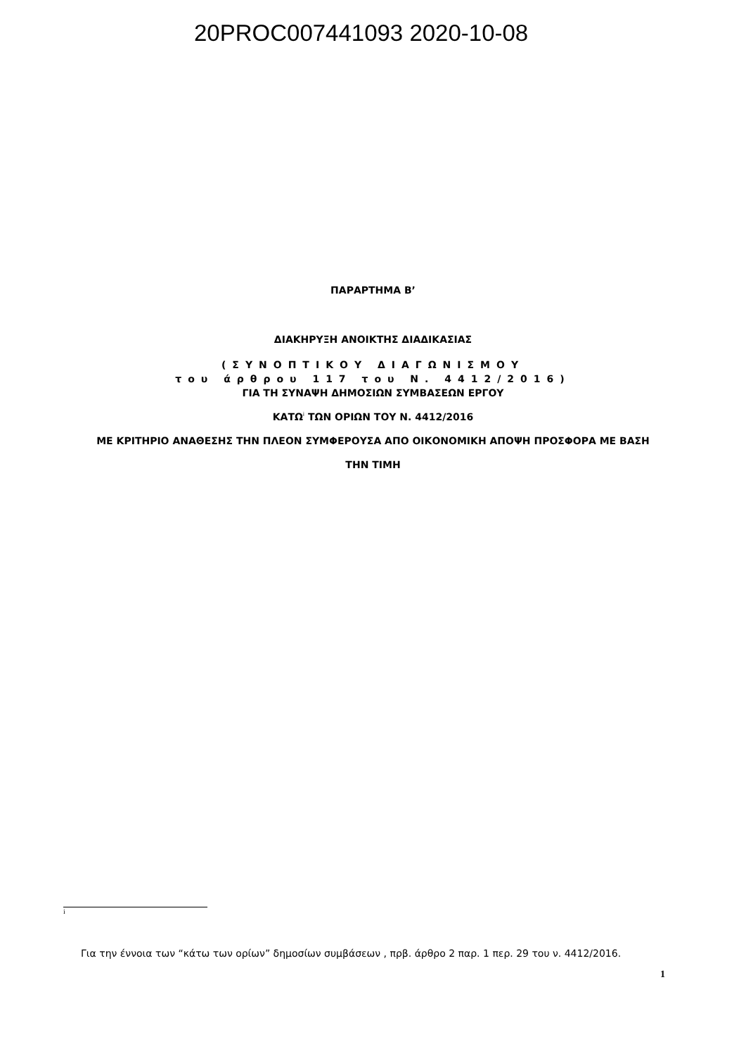20PROC007441093 2020-10-08
ΠΑΡΑΡΤΗΜΑ Β’
ΔΙΑΚΗΡΥΞΗ ΑΝΟΙΚΤΗΣ ΔΙΑΔΙΚΑΣΙΑΣ
(ΣΥΝΟΠΤΙΚΟΥ ΔΙΑΓΩΝΙΣΜΟΥ
του άρθρου 117 του Ν. 4412/2016)
ΓΙΑ ΤΗ ΣΥΝΑΨΗ ΔΗΜΟΣΙΩΝ ΣΥΜΒΑΣΕΩΝ ΕΡΓΟΥ
ΚΑΤΩ<sup>i</sup> ΤΩΝ ΟΡΙΩΝ ΤΟΥ Ν. 4412/2016
ΜΕ ΚΡΙΤΗΡΙΟ ΑΝΑΘΕΣΗΣ ΤΗΝ ΠΛΕΟΝ ΣΥΜΦΕΡΟΥΣΑ ΑΠΟ ΟΙΚΟΝΟΜΙΚΗ ΑΠΟΨΗ ΠΡΟΣΦΟΡΑ ΜΕ ΒΑΣΗ
ΤΗΝ ΤΙΜΗ
i
Για την έννοια των “κάτω των ορίων” δημοσίων συμβάσεων , πρβ. άρθρο 2 παρ. 1 περ. 29 του ν. 4412/2016.
1